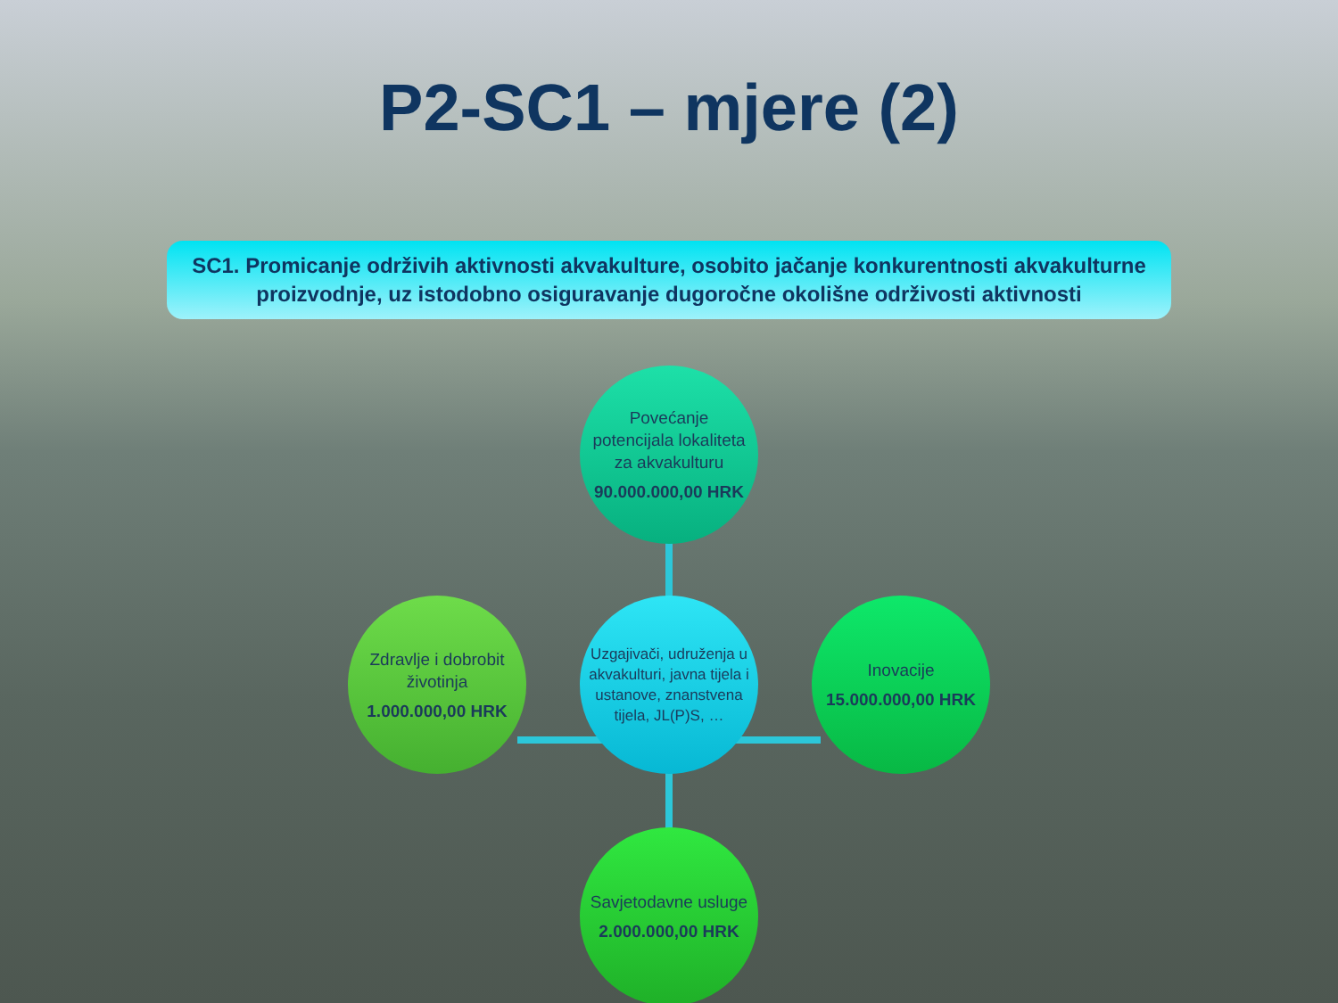P2-SC1 – mjere (2)
SC1. Promicanje održivih aktivnosti akvakulture, osobito jačanje konkurentnosti akvakulturne proizvodnje, uz istodobno osiguravanje dugoročne okolišne održivosti aktivnosti
Povećanje potencijala lokaliteta za akvakulturu
90.000.000,00 HRK
Zdravlje i dobrobit životinja
1.000.000,00 HRK
Uzgajivači, udruženja u akvakulturi, javna tijela i ustanove, znanstvena tijela, JL(P)S, …
Inovacije
15.000.000,00 HRK
Savjetodavne usluge
2.000.000,00 HRK